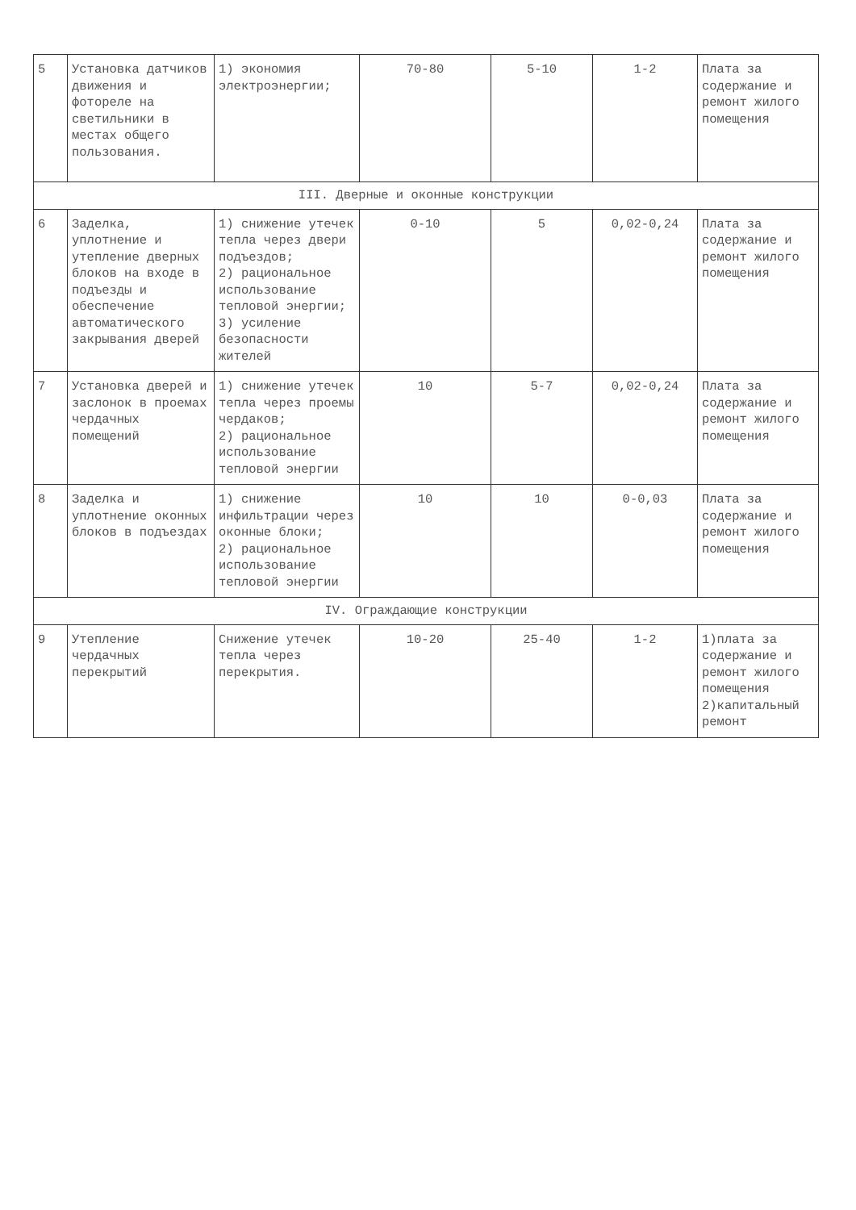| 5 | Установка датчиков движения и фотореле на светильники в местах общего пользования. | 1) экономия электроэнергии; | 70-80 | 5-10 | 1-2 | Плата за содержание и ремонт жилого помещения |
| III. Дверные и оконные конструкции | | | | | | |
| 6 | Заделка, уплотнение и утепление дверных блоков на входе в подъезды и обеспечение автоматического закрывания дверей | 1) снижение утечек тепла через двери подъездов; 2) рациональное использование тепловой энергии; 3) усиление безопасности жителей | 0-10 | 5 | 0,02-0,24 | Плата за содержание и ремонт жилого помещения |
| 7 | Установка дверей и заслонок в проемах чердачных помещений | 1) снижение утечек тепла через проемы чердаков; 2) рациональное использование тепловой энергии | 10 | 5-7 | 0,02-0,24 | Плата за содержание и ремонт жилого помещения |
| 8 | Заделка и уплотнение оконных блоков в подъездах | 1) снижение инфильтрации через оконные блоки; 2) рациональное использование тепловой энергии | 10 | 10 | 0-0,03 | Плата за содержание и ремонт жилого помещения |
| IV. Ограждающие конструкции | | | | | | |
| 9 | Утепление чердачных перекрытий | Снижение утечек тепла через перекрытия. | 10-20 | 25-40 | 1-2 | 1)плата за содержание и ремонт жилого помещения 2)капитальный ремонт |